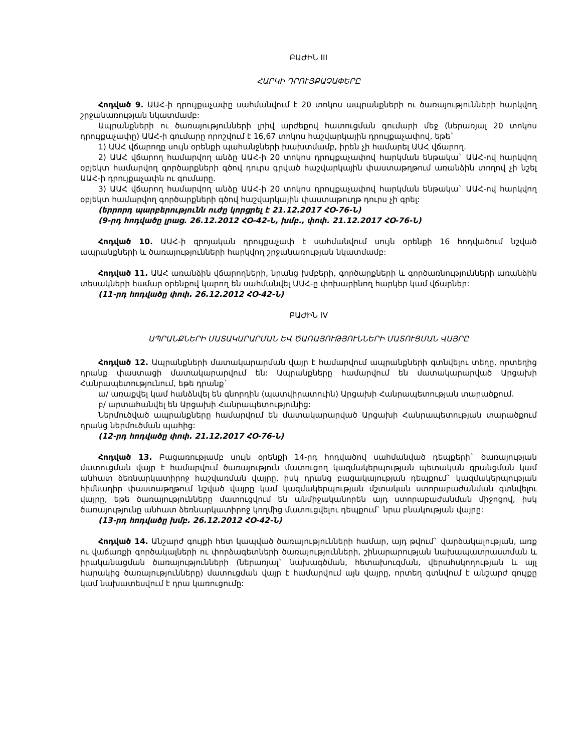ԲԱԺԻՆ III
ՀԱՐԿԻ ԴՐՈՒՅՔԱՉԱՓԵՐԸ
Հոդված 9. ԱԱՀ-ի դրույքաչափը սահմանվում է 20 տոկոս ապրանքների ու ծառայությունների հարկվող շրջանառության նկատմամբ:
Ապրանքների ու ծառայությունների լրիվ արժեքով հատուցման գումարի մեջ (ներառյալ 20 տոկոս դրույքաչափը) ԱԱՀ-ի գումարը որոշվում է 16,67 տոկոս հաշվարկային դրույքաչափով, եթե`
1) ԱԱՀ վճարողը սույն օրենքի պահանջների խախտմամբ, իրեն չի համարել ԱԱՀ վճարող.
2) ԱԱՀ վճարող համարվող անձը ԱԱՀ-ի 20 տոկոս դրույքաչափով հարկման ենթակա` ԱԱՀ-ով հարկվող օբյեկտ համարվող գործարքների գծով դուրս գրված հաշվարկային փաստաթղթում առանձին տողով չի նշել ԱԱՀ-ի դրույքաչափն ու գումարը.
3) ԱԱՀ վճարող համարվող անձը ԱԱՀ-ի 20 տոկոս դրույքաչափով հարկման ենթակա` ԱԱՀ-ով հարկվող օբյեկտ համարվող գործարքների գծով հաշվարկային փաստաթուղթ դուրս չի գրել:
(երրորդ պարբերությունն ուժը կորցրել է 21.12.2017 ՀՕ-76-Ն)
(9-րդ հոդվածը լրաց. 26.12.2012 ՀՕ-42-Ն, խմբ., փոփ. 21.12.2017 ՀՕ-76-Ն)
Հոդված 10. ԱԱՀ-ի զրոյական դրույքաչափ է սահմանվում սույն օրենքի 16 հոդվածում նշված ապրանքների և ծառայությունների հարկվող շրջանառության նկատմամբ:
Հոդված 11. ԱԱՀ առանձին վճարողների, նրանց խմբերի, գործարքների և գործառնությունների առանձին տեսակների համար օրենքով կարող են սահմանվել ԱԱՀ-ը փոխարինող հարկեր կամ վճարներ:
(11-րդ հոդվածը փոփ. 26.12.2012 ՀՕ-42-Ն)
ԲԱԺԻՆ IV
ԱՊՐԱՆՔՆԵՐԻ ՄԱՏԱԿԱՐԱՐՄԱՆ ԵՎ ԾԱՌԱՅՈՒԹՅՈՒՆՆԵՐԻ ՄԱՏՈՒՑՄԱՆ ՎԱՅՐԸ
Հոդված 12. Ապրանքների մատակարարման վայր է համարվում ապրանքների գտնվելու տեղը, որտեղից դրանք փաստացի մատակարարվում են: Ապրանքները համարվում են մատակարարված Արցախի Հանրապետությունում, եթե դրանք`
ա/ առաքվել կամ հանձնվել են գնորդին (պատվիրատուին) Արցախի Հանրապետության տարածքում.
բ/ արտահանվել են Արցախի Հանրապետությունից:
Ներմուծված ապրանքները համարվում են մատակարարված Արցախի Հանրապետության տարածքում դրանց ներմուծման պահից:
(12-րդ հոդվածը փոփ. 21.12.2017 ՀՕ-76-Ն)
Հոդված 13. Բացառությամբ սույն օրենքի 14-րդ հոդվածով սահմանված դեպքերի` ծառայության մատուցման վայր է համարվում ծառայություն մատուցող կազմակերպության պետական գրանցման կամ անհատ ձեռնարկատիրոջ հաշվառման վայրը, իսկ դրանց բացակայության դեպքում` կազմակերպության հիմնադիր փաստաթղթում նշված վայրը կամ կազմակերպության մշտական ստորաբաժանման գտնվելու վայրը, եթե ծառայությունները մատուցվում են անմիջականորեն այդ ստորաբաժանման միջոցով, իսկ ծառայությունը անհատ ձեռնարկատիրոջ կողմից մատուցվելու դեպքում` նրա բնակության վայրը:
(13-րդ հոդվածը խմբ. 26.12.2012 ՀՕ-42-Ն)
Հոդված 14. Անշարժ գույքի հետ կապված ծառայությունների համար, այդ թվում` վարձակալության, առք ու վաճառքի գործակալների ու փորձագետների ծառայությունների, շինարարության նախապատրաստման և իրականացման ծառայությունների (ներառյալ` նախագծման, հետախուզման, վերահսկողության և այլ հարակից ծառայությունները) մատուցման վայր է համարվում այն վայրը, որտեղ գտնվում է անշարժ գույքը կամ նախատեսվում է դրա կառուցումը: